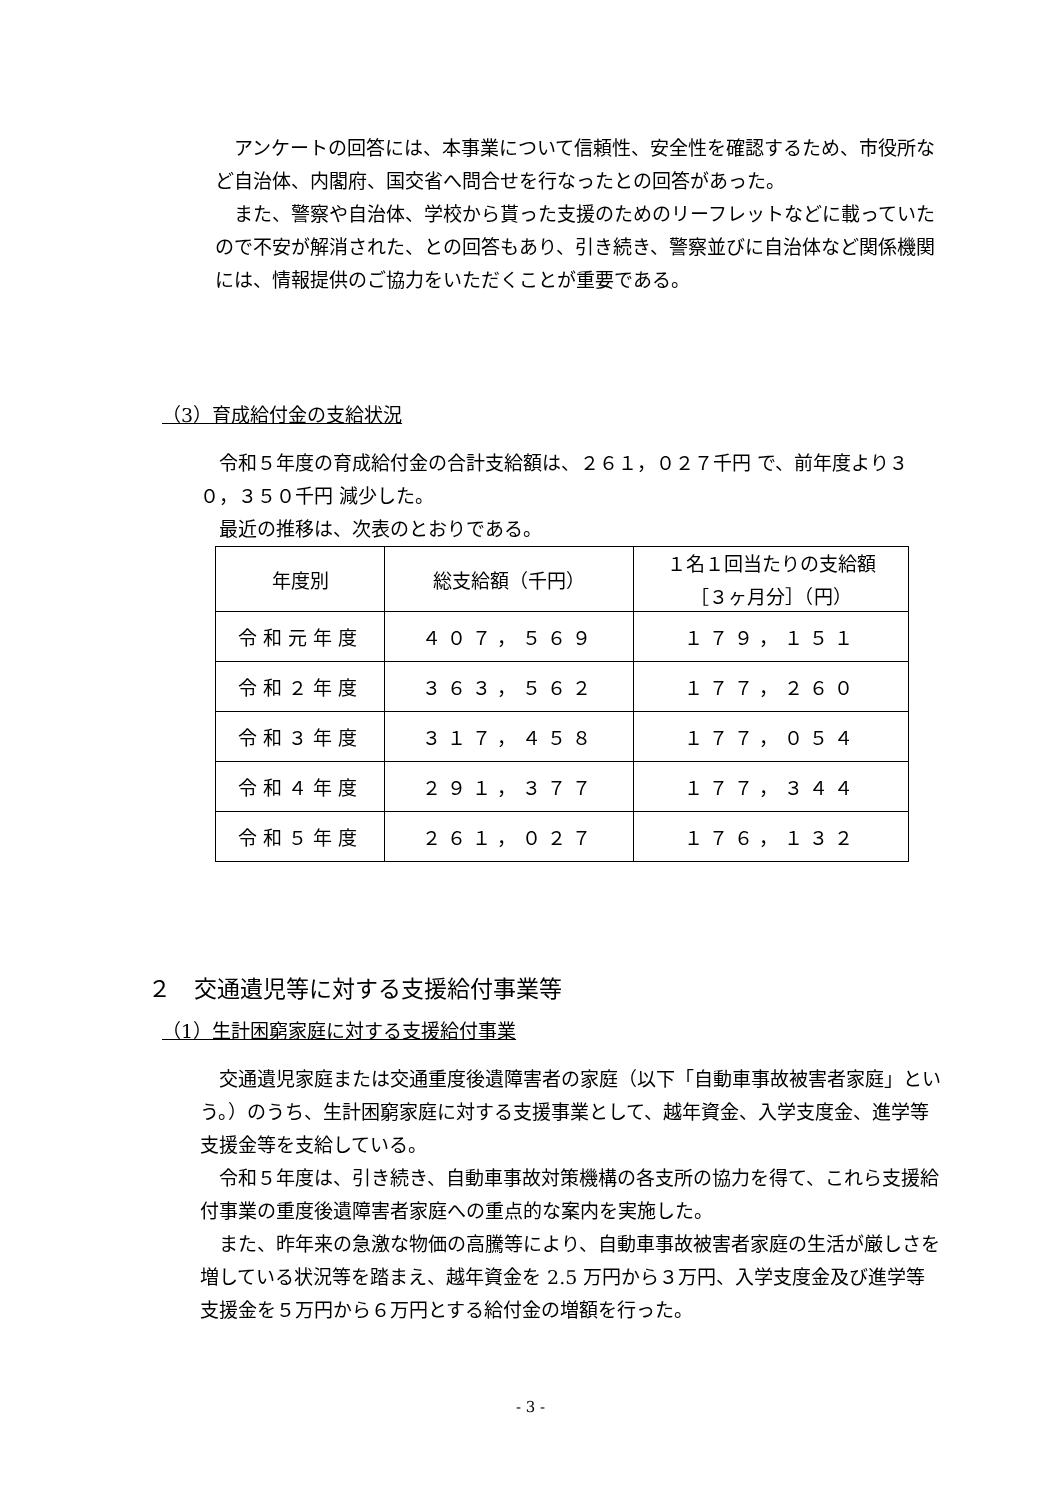アンケートの回答には、本事業について信頼性、安全性を確認するため、市役所など自治体、内閣府、国交省へ問合せを行なったとの回答があった。
　また、警察や自治体、学校から貰った支援のためのリーフレットなどに載っていたので不安が解消された、との回答もあり、引き続き、警察並びに自治体など関係機関には、情報提供のご協力をいただくことが重要である。
（3）育成給付金の支給状況
　令和５年度の育成給付金の合計支給額は、２６１，０２７千円 で、前年度より３０，３５０千円 減少した。
　最近の推移は、次表のとおりである。
| 年度別 | 総支給額（千円） | １名１回当たりの支給額 ［３ヶ月分］（円） |
| 令和元年度 | ４０７，５６９ | １７９，１５１ |
| 令和２年度 | ３６３，５６２ | １７７，２６０ |
| 令和３年度 | ３１７，４５８ | １７７，０５４ |
| 令和４年度 | ２９１，３７７ | １７７，３４４ |
| 令和５年度 | ２６１，０２７ | １７６，１３２ |
２　交通遺児等に対する支援給付事業等
（1）生計困窮家庭に対する支援給付事業
　交通遺児家庭または交通重度後遺障害者の家庭（以下「自動車事故被害者家庭」という。）のうち、生計困窮家庭に対する支援事業として、越年資金、入学支度金、進学等支援金等を支給している。
　令和５年度は、引き続き、自動車事故対策機構の各支所の協力を得て、これら支援給付事業の重度後遺障害者家庭への重点的な案内を実施した。
　また、昨年来の急激な物価の高騰等により、自動車事故被害者家庭の生活が厳しさを増している状況等を踏まえ、越年資金を 2.5 万円から３万円、入学支度金及び進学等支援金を５万円から６万円とする給付金の増額を行った。
- 3 -